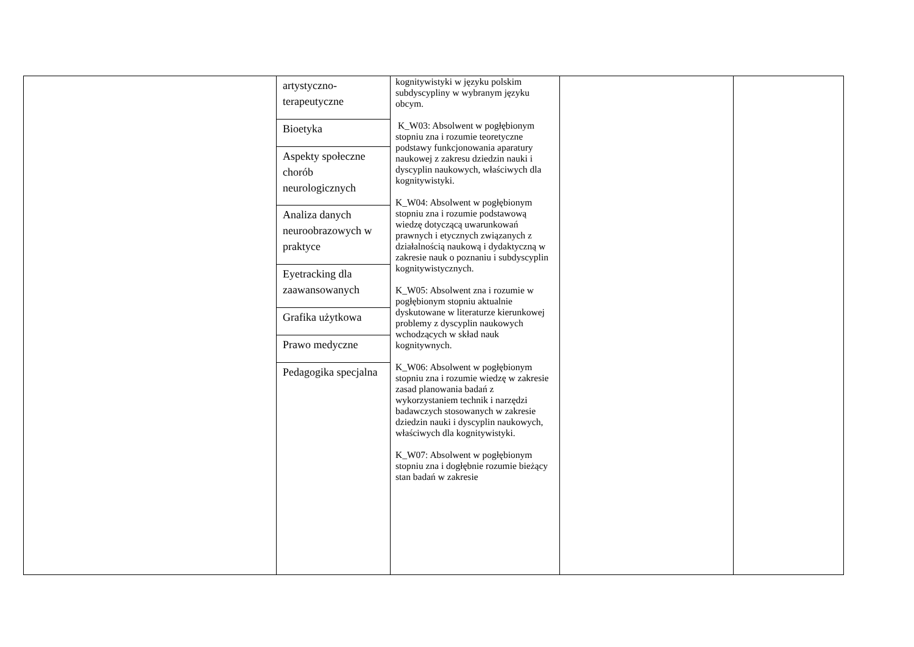| | / artystyczno- terapeutyczne / / Bioetyka / / Aspekty społeczne chorób neurologicznych / / Analiza danych neuroobrazowych w praktyce / / Eyetracking dla zaawansowanych / / Grafika użytkowa / / Prawo medyczne / / Pedagogika specjalna / | kognitywistyki w języku polskim subdyscypliny w wybranym języku obcym. K_W03: Absolwent w pogłębionym stopniu zna i rozumie teoretyczne podstawy funkcjonowania aparatury naukowej z zakresu dziedzin nauki i dyscyplin naukowych, właściwych dla kognitywistyki. K_W04: Absolwent w pogłębionym stopniu zna i rozumie podstawową wiedzę dotyczącą uwarunkowań prawnych i etycznych związanych z działalnością naukową i dydaktyczną w zakresie nauk o poznaniu i subdyscyplin kognitywistycznych. K_W05: Absolwent zna i rozumie w pogłębionym stopniu aktualnie dyskutowane w literaturze kierunkowej problemy z dyscyplin naukowych wchodzących w skład nauk kognitywnych. K_W06: Absolwent w pogłębionym stopniu zna i rozumie wiedzę w zakresie zasad planowania badań z wykorzystaniem technik i narzędzi badawczych stosowanych w zakresie dziedzin nauki i dyscyplin naukowych, właściwych dla kognitywistyki. K_W07: Absolwent w pogłębionym stopniu zna i dogłębnie rozumie bieżący stan badań w zakresie | | |